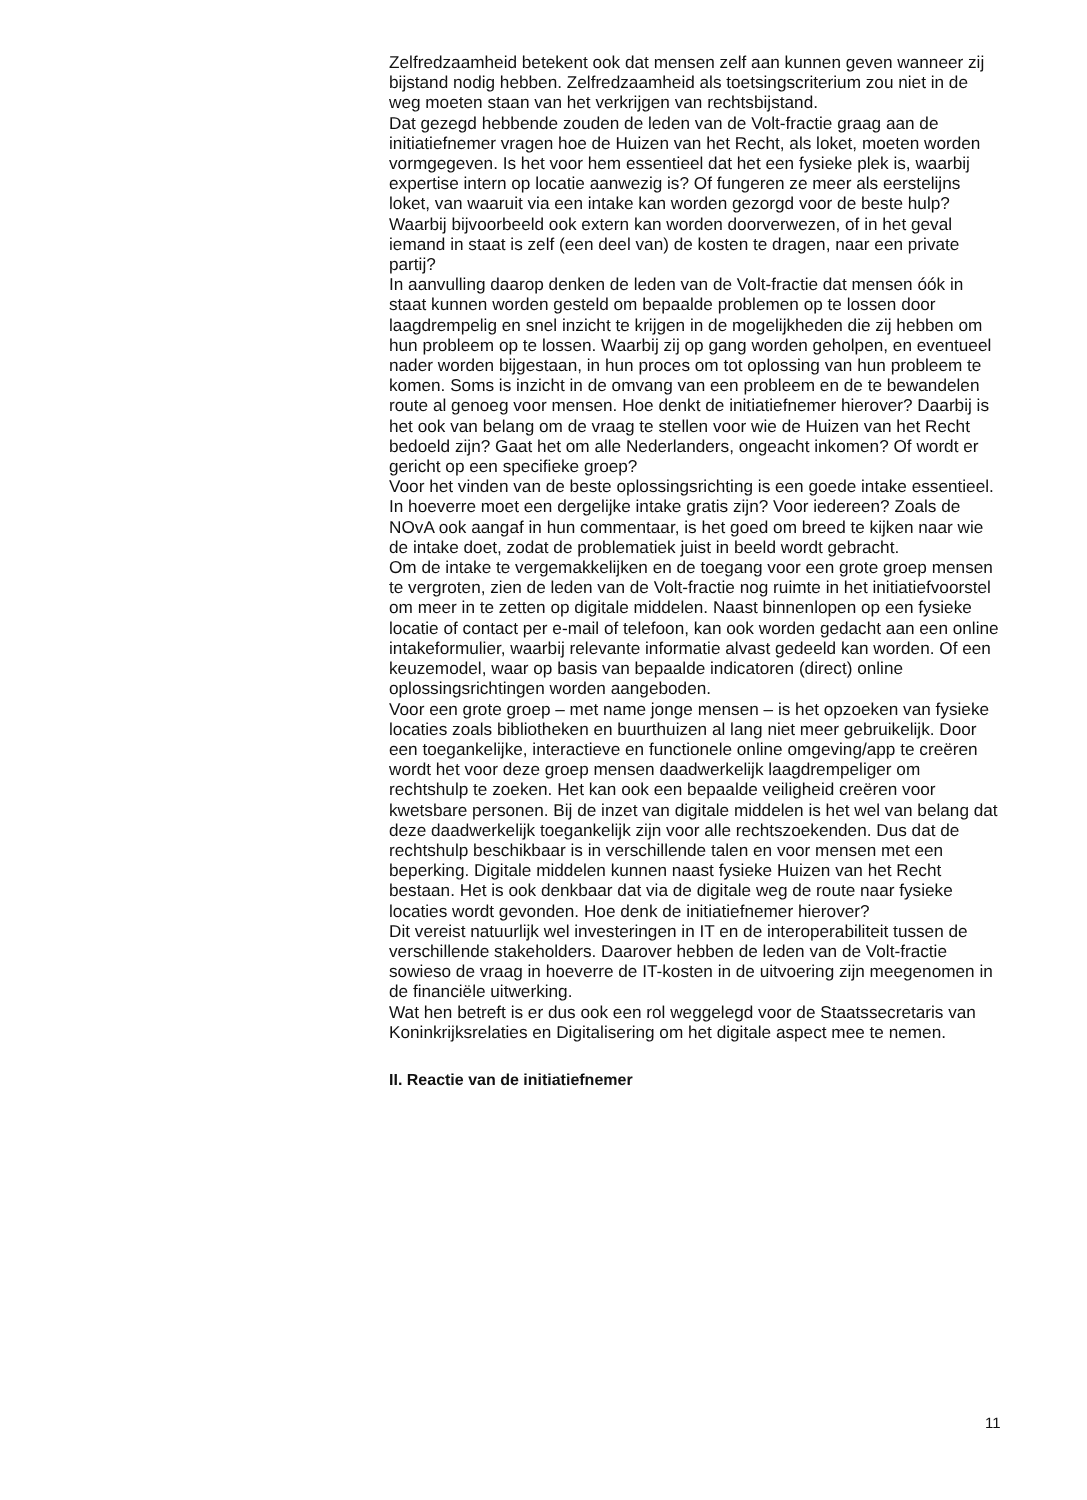Zelfredzaamheid betekent ook dat mensen zelf aan kunnen geven wanneer zij bijstand nodig hebben. Zelfredzaamheid als toetsingscriterium zou niet in de weg moeten staan van het verkrijgen van rechtsbijstand.
Dat gezegd hebbende zouden de leden van de Volt-fractie graag aan de initiatiefnemer vragen hoe de Huizen van het Recht, als loket, moeten worden vormgegeven. Is het voor hem essentieel dat het een fysieke plek is, waarbij expertise intern op locatie aanwezig is? Of fungeren ze meer als eerstelijns loket, van waaruit via een intake kan worden gezorgd voor de beste hulp? Waarbij bijvoorbeeld ook extern kan worden doorverwezen, of in het geval iemand in staat is zelf (een deel van) de kosten te dragen, naar een private partij?
In aanvulling daarop denken de leden van de Volt-fractie dat mensen óók in staat kunnen worden gesteld om bepaalde problemen op te lossen door laagdrempelig en snel inzicht te krijgen in de mogelijkheden die zij hebben om hun probleem op te lossen. Waarbij zij op gang worden geholpen, en eventueel nader worden bijgestaan, in hun proces om tot oplossing van hun probleem te komen. Soms is inzicht in de omvang van een probleem en de te bewandelen route al genoeg voor mensen. Hoe denkt de initiatiefnemer hierover? Daarbij is het ook van belang om de vraag te stellen voor wie de Huizen van het Recht bedoeld zijn? Gaat het om alle Nederlanders, ongeacht inkomen? Of wordt er gericht op een specifieke groep?
Voor het vinden van de beste oplossingsrichting is een goede intake essentieel. In hoeverre moet een dergelijke intake gratis zijn? Voor iedereen? Zoals de NOvA ook aangaf in hun commentaar, is het goed om breed te kijken naar wie de intake doet, zodat de problematiek juist in beeld wordt gebracht.
Om de intake te vergemakkelijken en de toegang voor een grote groep mensen te vergroten, zien de leden van de Volt-fractie nog ruimte in het initiatiefvoorstel om meer in te zetten op digitale middelen. Naast binnenlopen op een fysieke locatie of contact per e-mail of telefoon, kan ook worden gedacht aan een online intakeformulier, waarbij relevante informatie alvast gedeeld kan worden. Of een keuzemodel, waar op basis van bepaalde indicatoren (direct) online oplossingsrichtingen worden aangeboden.
Voor een grote groep – met name jonge mensen – is het opzoeken van fysieke locaties zoals bibliotheken en buurthuizen al lang niet meer gebruikelijk. Door een toegankelijke, interactieve en functionele online omgeving/app te creëren wordt het voor deze groep mensen daadwerkelijk laagdrempeliger om rechtshulp te zoeken. Het kan ook een bepaalde veiligheid creëren voor kwetsbare personen. Bij de inzet van digitale middelen is het wel van belang dat deze daadwerkelijk toegankelijk zijn voor alle rechtszoekenden. Dus dat de rechtshulp beschikbaar is in verschillende talen en voor mensen met een beperking. Digitale middelen kunnen naast fysieke Huizen van het Recht bestaan. Het is ook denkbaar dat via de digitale weg de route naar fysieke locaties wordt gevonden. Hoe denk de initiatiefnemer hierover?
Dit vereist natuurlijk wel investeringen in IT en de interoperabiliteit tussen de verschillende stakeholders. Daarover hebben de leden van de Volt-fractie sowieso de vraag in hoeverre de IT-kosten in de uitvoering zijn meegenomen in de financiële uitwerking.
Wat hen betreft is er dus ook een rol weggelegd voor de Staatssecretaris van Koninkrijksrelaties en Digitalisering om het digitale aspect mee te nemen.
II. Reactie van de initiatiefnemer
11